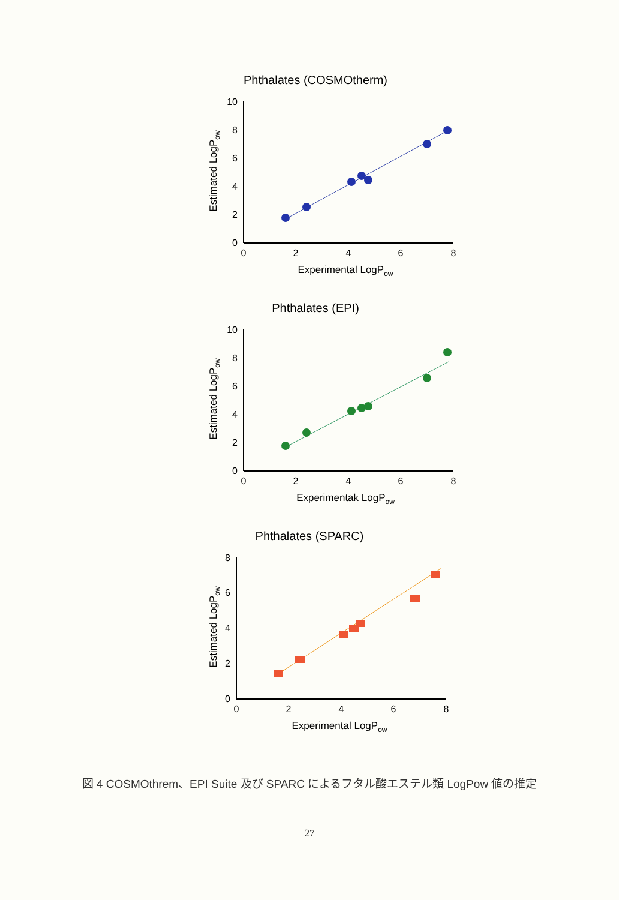Phthalates (COSMOtherm)
10
8
6
4
2
0
0
2
4
6
8
Experimental LogPow
Estimated LogPow
Phthalates (EPI)
10
8
6
4
2
0
0
2
4
6
8
Experimentak LogPow
Estimated LogPow
Phthalates (SPARC)
8
6
4
2
0
0
2
4
6
8
Experimental LogPow
Estimated LogPow
図 4 COSMOthrem、EPI Suite 及び SPARC によるフタル酸エステル類 LogPow 値の推定
27